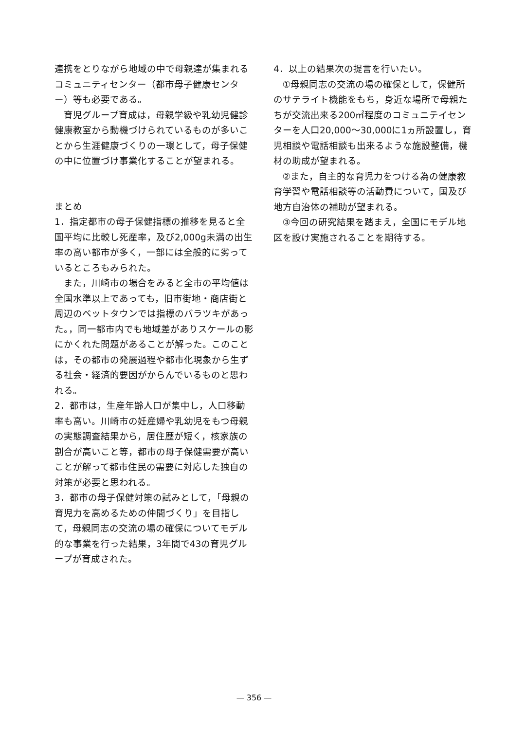連携をとりながら地域の中で母親達が集まれるコミュニティセンター（都市母子健康センター）等も必要である。
育児グループ育成は，母親学級や乳幼児健診健康教室から動機づけられているものが多いことから生涯健康づくりの一環として，母子保健の中に位置づけ事業化することが望まれる。
まとめ
1．指定都市の母子保健指標の推移を見ると全国平均に比較し死産率，及び2,000g未満の出生率の高い都市が多く，一部には全般的に劣っているところもみられた。
また，川崎市の場合をみると全市の平均値は全国水準以上であっても，旧市街地・商店街と周辺のベットタウンでは指標のバラツキがあった。，同一都市内でも地域差がありスケールの影にかくれた問題があることが解った。このことは，その都市の発展過程や都市化現象から生ずる社会・経済的要因がからんでいるものと思われる。
2．都市は，生産年齢人口が集中し，人口移動率も高い。川崎市の妊産婦や乳幼児をもつ母親の実態調査結果から，居住歴が短く，核家族の割合が高いこと等，都市の母子保健需要が高いことが解って都市住民の需要に対応した独自の対策が必要と思われる。
3．都市の母子保健対策の試みとして，「母親の育児力を高めるための仲間づくり」を目指して，母親同志の交流の場の確保についてモデル的な事業を行った結果，3年間で43の育児グループが育成された。
4．以上の結果次の提言を行いたい。
①母親同志の交流の場の確保として，保健所のサテライト機能をもち，身近な場所で母親たちが交流出来る200㎡程度のコミュニテイセンターを人口20,000〜30,000に1ヵ所設置し，育児相談や電話相談も出来るような施設整備，機材の助成が望まれる。
②また，自主的な育児力をつける為の健康教育学習や電話相談等の活動費について，国及び地方自治体の補助が望まれる。
③今回の研究結果を踏まえ，全国にモデル地区を設け実施されることを期待する。
— 356 —